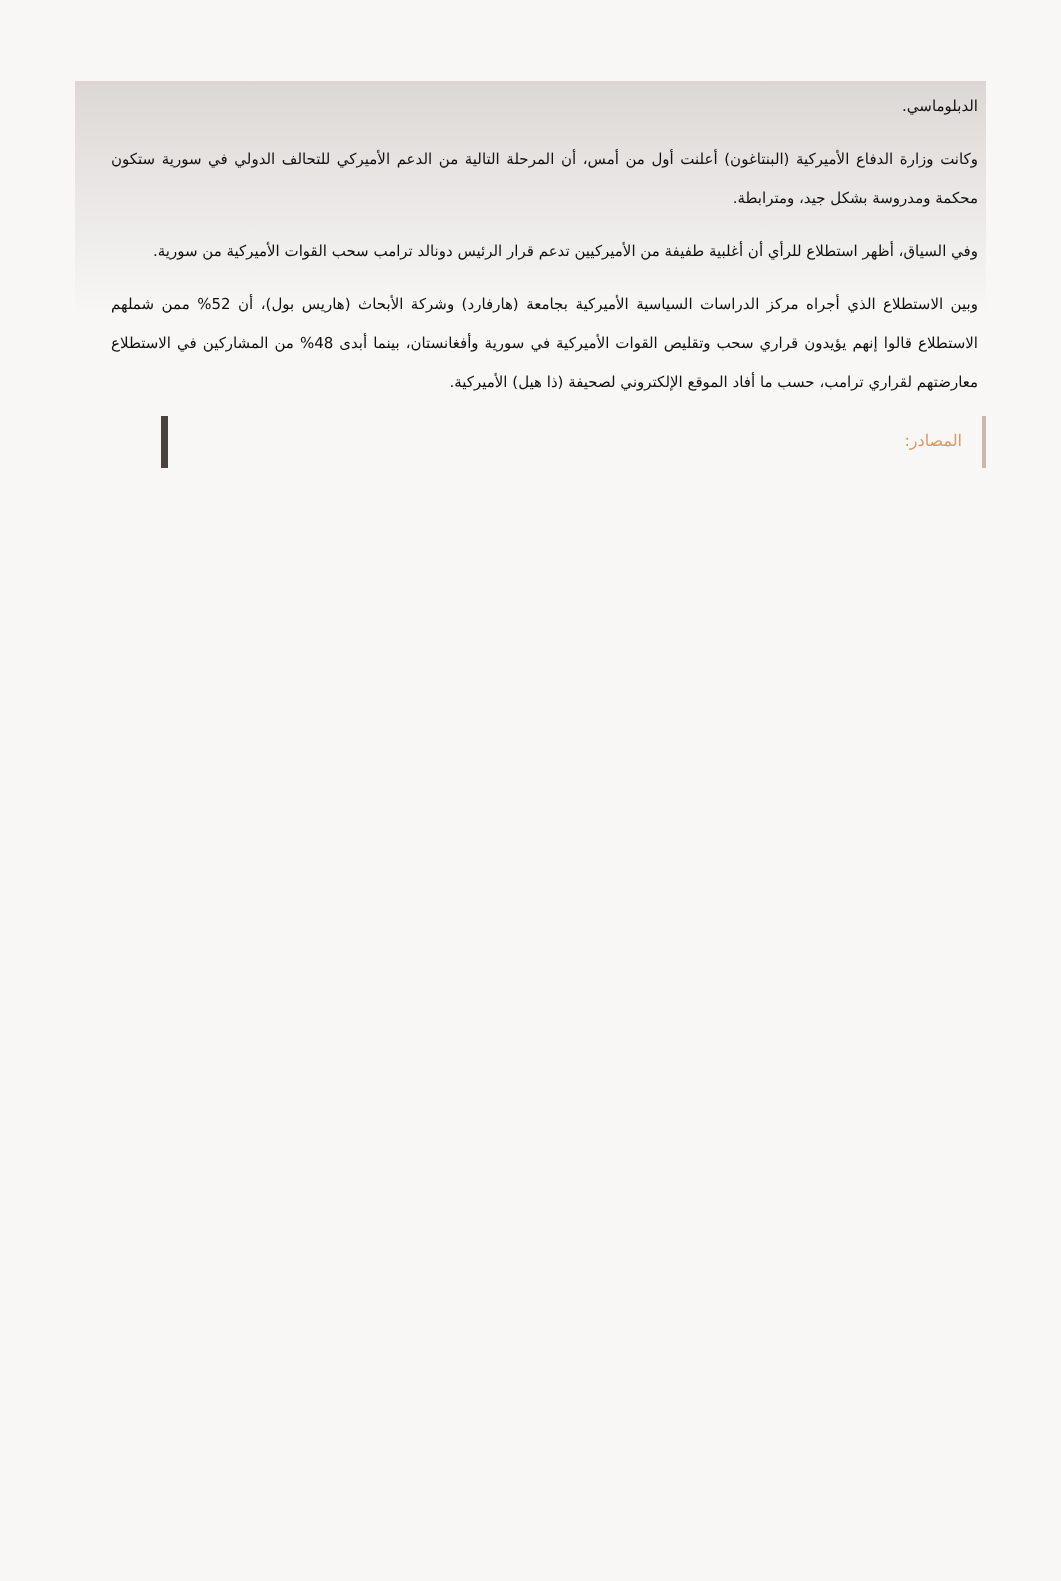الدبلوماسي.
وكانت وزارة الدفاع الأميركية (البنتاغون) أعلنت أول من أمس، أن المرحلة التالية من الدعم الأميركي للتحالف الدولي في سورية ستكون محكمة ومدروسة بشكل جيد، ومترابطة.
وفي السياق، أظهر استطلاع للرأي أن أغلبية طفيفة من الأميركيين تدعم قرار الرئيس دونالد ترامب سحب القوات الأميركية من سورية.
وبين الاستطلاع الذي أجراه مركز الدراسات السياسية الأميركية بجامعة (هارفارد) وشركة الأبحاث (هاريس بول)، أن 52% ممن شملهم الاستطلاع قالوا إنهم يؤيدون قراري سحب وتقليص القوات الأميركية في سورية وأفغانستان، بينما أبدى 48% من المشاركين في الاستطلاع معارضتهم لقراري ترامب، حسب ما أفاد الموقع الإلكتروني لصحيفة (ذا هيل) الأميركية.
المصادر: